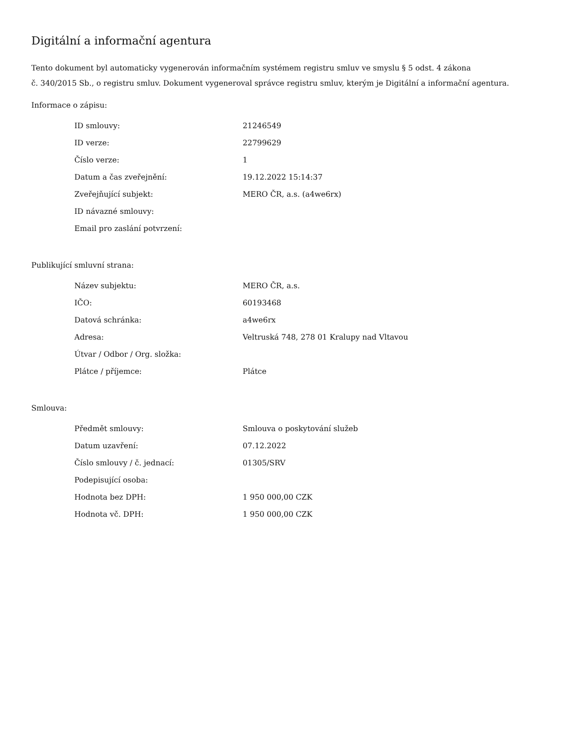Digitální a informační agentura
Tento dokument byl automaticky vygenerován informačním systémem registru smluv ve smyslu § 5 odst. 4 zákona
č. 340/2015 Sb., o registru smluv. Dokument vygeneroval správce registru smluv, kterým je Digitální a informační agentura.
Informace o zápisu:
| ID smlouvy: | 21246549 |
| ID verze: | 22799629 |
| Číslo verze: | 1 |
| Datum a čas zveřejnění: | 19.12.2022 15:14:37 |
| Zveřejňující subjekt: | MERO ČR, a.s. (a4we6rx) |
| ID návazné smlouvy: | |
| Email pro zaslání potvrzení: | |
Publikující smluvní strana:
| Název subjektu: | MERO ČR, a.s. |
| IČO: | 60193468 |
| Datová schránka: | a4we6rx |
| Adresa: | Veltruská 748, 278 01 Kralupy nad Vltavou |
| Útvar / Odbor / Org. složka: | |
| Plátce / příjemce: | Plátce |
Smlouva:
| Předmět smlouvy: | Smlouva o poskytování služeb |
| Datum uzavření: | 07.12.2022 |
| Číslo smlouvy / č. jednací: | 01305/SRV |
| Podepisující osoba: | |
| Hodnota bez DPH: | 1 950 000,00 CZK |
| Hodnota vč. DPH: | 1 950 000,00 CZK |